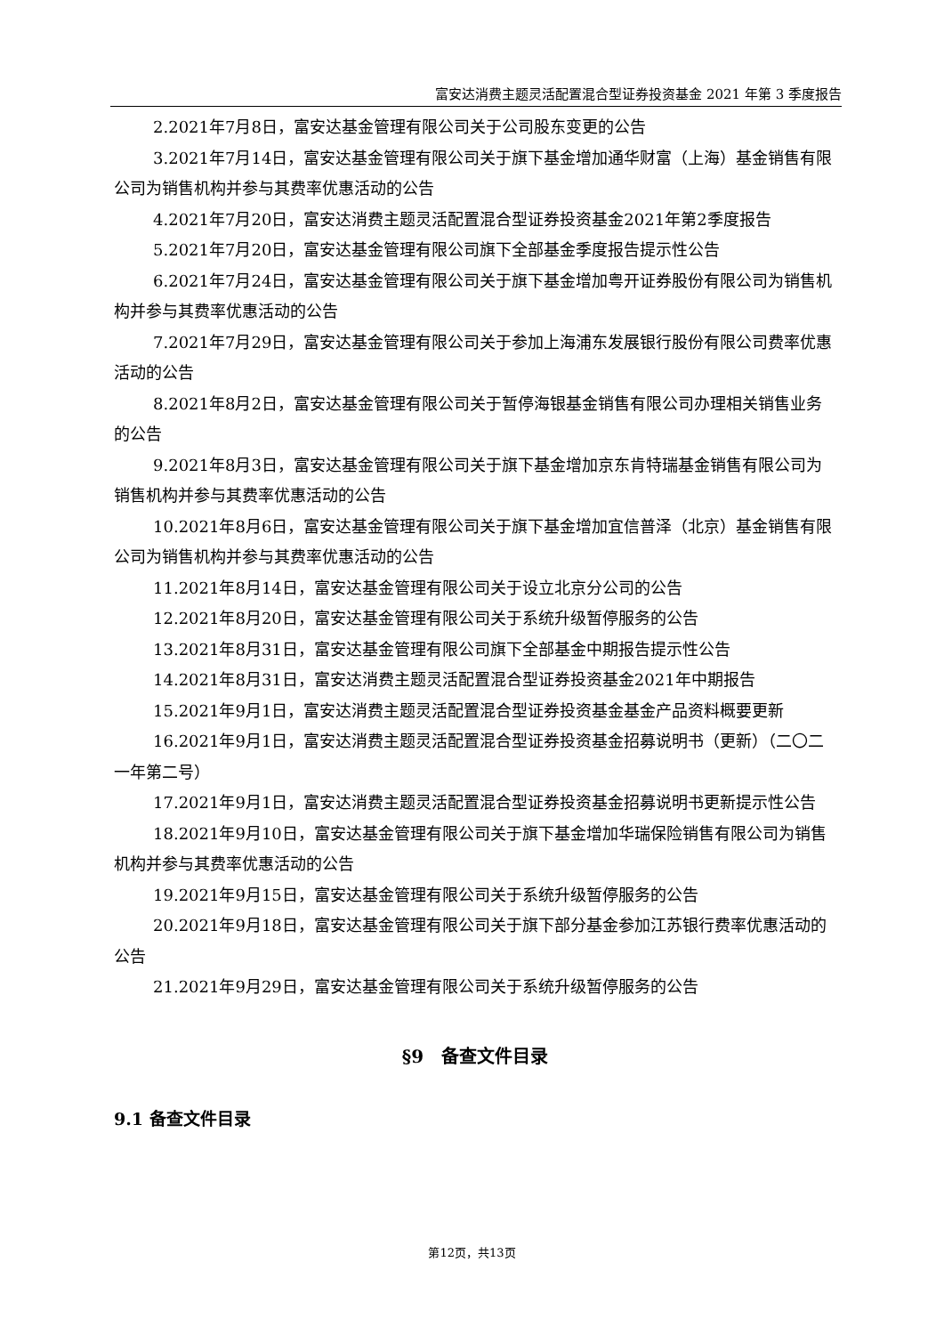富安达消费主题灵活配置混合型证券投资基金 2021 年第 3 季度报告
2.2021年7月8日，富安达基金管理有限公司关于公司股东变更的公告
3.2021年7月14日，富安达基金管理有限公司关于旗下基金增加通华财富（上海）基金销售有限公司为销售机构并参与其费率优惠活动的公告
4.2021年7月20日，富安达消费主题灵活配置混合型证券投资基金2021年第2季度报告
5.2021年7月20日，富安达基金管理有限公司旗下全部基金季度报告提示性公告
6.2021年7月24日，富安达基金管理有限公司关于旗下基金增加粤开证券股份有限公司为销售机构并参与其费率优惠活动的公告
7.2021年7月29日，富安达基金管理有限公司关于参加上海浦东发展银行股份有限公司费率优惠活动的公告
8.2021年8月2日，富安达基金管理有限公司关于暂停海银基金销售有限公司办理相关销售业务的公告
9.2021年8月3日，富安达基金管理有限公司关于旗下基金增加京东肯特瑞基金销售有限公司为销售机构并参与其费率优惠活动的公告
10.2021年8月6日，富安达基金管理有限公司关于旗下基金增加宜信普泽（北京）基金销售有限公司为销售机构并参与其费率优惠活动的公告
11.2021年8月14日，富安达基金管理有限公司关于设立北京分公司的公告
12.2021年8月20日，富安达基金管理有限公司关于系统升级暂停服务的公告
13.2021年8月31日，富安达基金管理有限公司旗下全部基金中期报告提示性公告
14.2021年8月31日，富安达消费主题灵活配置混合型证券投资基金2021年中期报告
15.2021年9月1日，富安达消费主题灵活配置混合型证券投资基金基金产品资料概要更新
16.2021年9月1日，富安达消费主题灵活配置混合型证券投资基金招募说明书（更新）（二〇二一年第二号）
17.2021年9月1日，富安达消费主题灵活配置混合型证券投资基金招募说明书更新提示性公告
18.2021年9月10日，富安达基金管理有限公司关于旗下基金增加华瑞保险销售有限公司为销售机构并参与其费率优惠活动的公告
19.2021年9月15日，富安达基金管理有限公司关于系统升级暂停服务的公告
20.2021年9月18日，富安达基金管理有限公司关于旗下部分基金参加江苏银行费率优惠活动的公告
21.2021年9月29日，富安达基金管理有限公司关于系统升级暂停服务的公告
§9　备查文件目录
9.1 备查文件目录
第12页，共13页